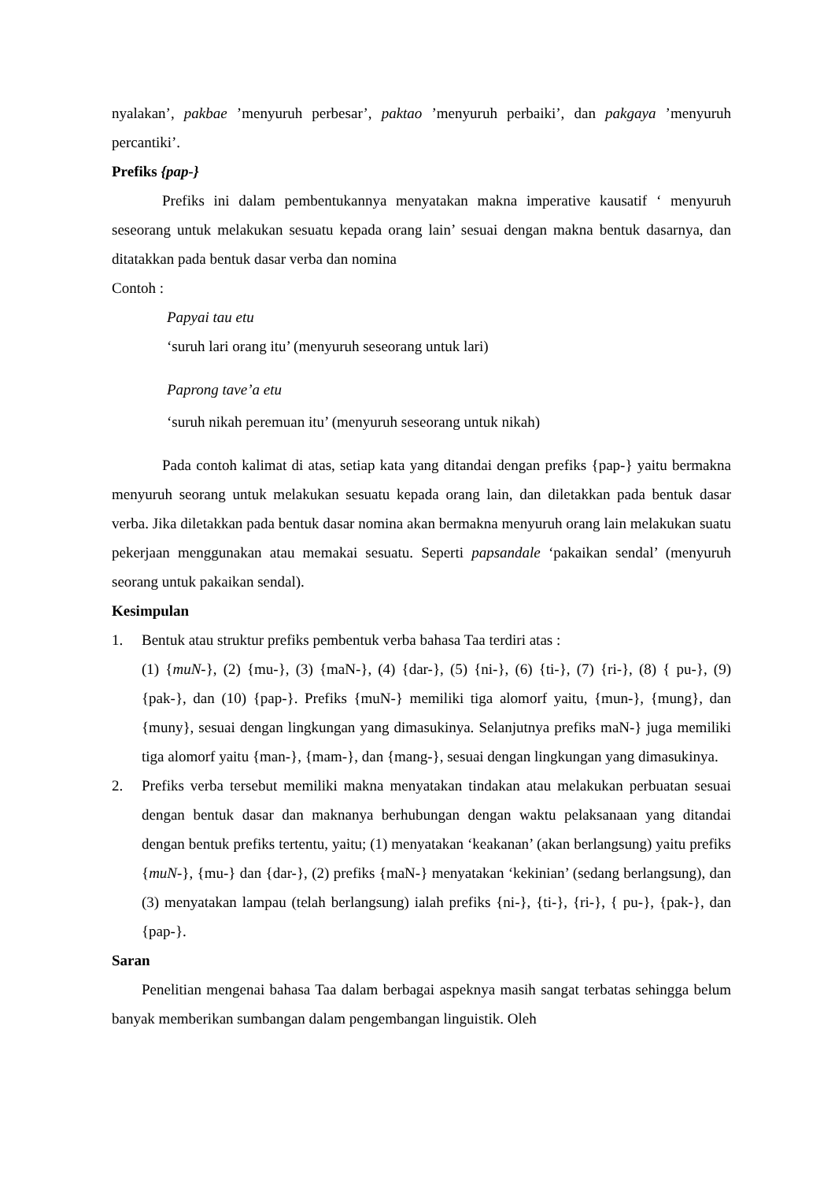nyalakan’, pakbae ’menyuruh perbesar’, paktao ’menyuruh perbaiki’, dan pakgaya ’menyuruh percantiki’.
Prefiks {pap-}
Prefiks ini dalam pembentukannya menyatakan makna imperative kausatif ‘ menyuruh seseorang untuk melakukan sesuatu kepada orang lain’ sesuai dengan makna bentuk dasarnya, dan ditatakkan pada bentuk dasar verba dan nomina
Contoh :
Papyai tau etu
‘suruh lari orang itu’ (menyuruh seseorang untuk lari)
Paprong tave’a etu
‘suruh nikah peremuan itu’ (menyuruh seseorang untuk nikah)
Pada contoh kalimat di atas, setiap kata yang ditandai dengan prefiks {pap-} yaitu bermakna menyuruh seorang untuk melakukan sesuatu kepada orang lain, dan diletakkan pada bentuk dasar verba. Jika diletakkan pada bentuk dasar nomina akan bermakna menyuruh orang lain melakukan suatu pekerjaan menggunakan atau memakai sesuatu. Seperti papsandale ‘pakaikan sendal’ (menyuruh seorang untuk pakaikan sendal).
Kesimpulan
1. Bentuk atau struktur prefiks pembentuk verba bahasa Taa terdiri atas :
(1) {muN-}, (2) {mu-}, (3) {maN-}, (4) {dar-}, (5) {ni-}, (6) {ti-}, (7) {ri-}, (8) { pu-}, (9) {pak-}, dan (10) {pap-}. Prefiks {muN-} memiliki tiga alomorf yaitu, {mun-}, {mung}, dan {muny}, sesuai dengan lingkungan yang dimasukinya. Selanjutnya prefiks maN-} juga memiliki tiga alomorf yaitu {man-}, {mam-}, dan {mang-}, sesuai dengan lingkungan yang dimasukinya.
2. Prefiks verba tersebut memiliki makna menyatakan tindakan atau melakukan perbuatan sesuai dengan bentuk dasar dan maknanya berhubungan dengan waktu pelaksanaan yang ditandai dengan bentuk prefiks tertentu, yaitu; (1) menyatakan ‘keakanan’ (akan berlangsung) yaitu prefiks {muN-}, {mu-} dan {dar-}, (2) prefiks {maN-} menyatakan ‘kekinian’ (sedang berlangsung), dan (3) menyatakan lampau (telah berlangsung) ialah prefiks {ni-}, {ti-}, {ri-}, { pu-}, {pak-}, dan {pap-}.
Saran
Penelitian mengenai bahasa Taa dalam berbagai aspeknya masih sangat terbatas sehingga belum banyak memberikan sumbangan dalam pengembangan linguistik. Oleh